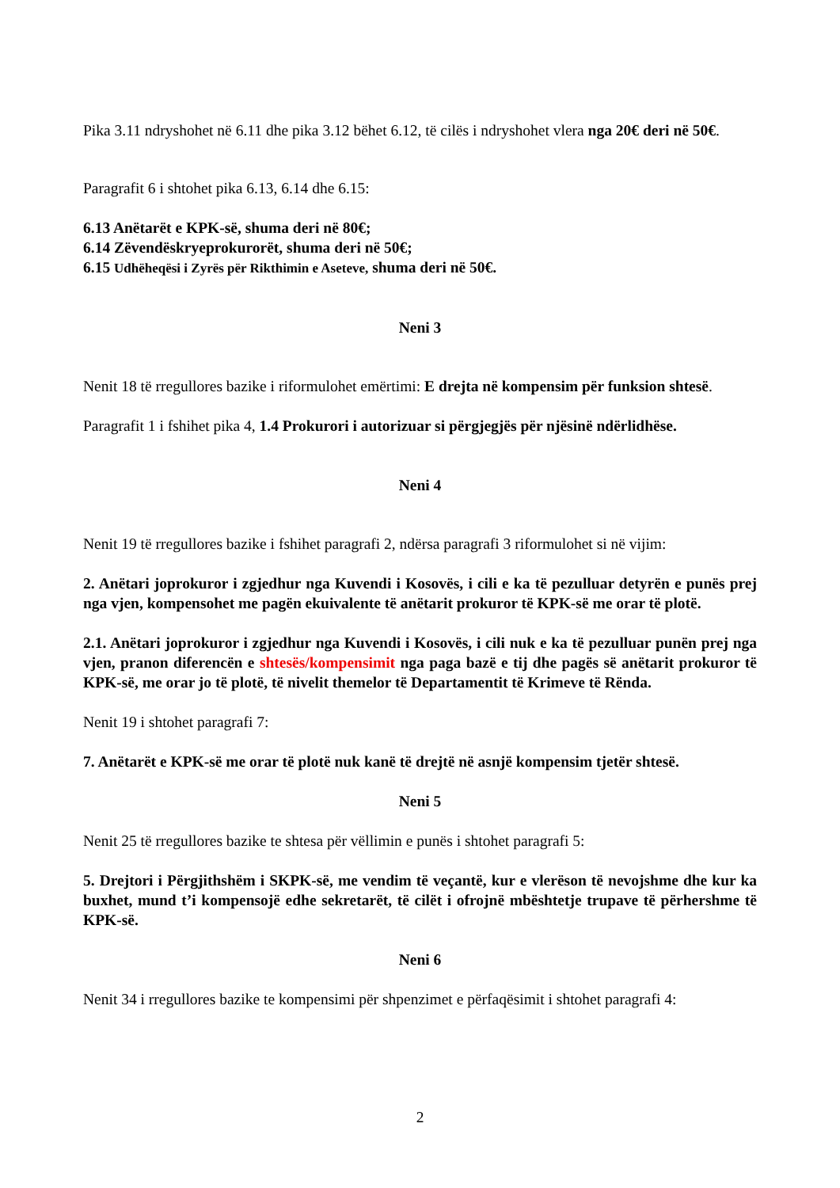Pika 3.11 ndryshohet në 6.11 dhe pika 3.12 bëhet 6.12, të cilës i ndryshohet vlera nga 20€ deri në 50€.
Paragrafit 6 i shtohet pika 6.13, 6.14 dhe 6.15:
6.13 Anëtarët e KPK-së, shuma deri në 80€;
6.14 Zëvendëskryeprokurorët, shuma deri në 50€;
6.15 Udhëheqësi i Zyrës për Rikthimin e Aseteve, shuma deri në 50€.
Neni 3
Nenit 18 të rregullores bazike i riformulohet emërtimi: E drejta në kompensim për funksion shtesë.
Paragrafit 1 i fshihet pika 4, 1.4 Prokurori i autorizuar si përgjegjës për njësinë ndërlidhëse.
Neni 4
Nenit 19 të rregullores bazike i fshihet paragrafi 2, ndërsa paragrafi 3 riformulohet si në vijim:
2. Anëtari joprokuror i zgjedhur nga Kuvendi i Kosovës, i cili e ka të pezulluar detyrën e punës prej nga vjen, kompensohet me pagën ekuivalente të anëtarit prokuror të KPK-së me orar të plotë.
2.1. Anëtari joprokuror i zgjedhur nga Kuvendi i Kosovës, i cili nuk e ka të pezulluar punën prej nga vjen, pranon diferencën e shtesës/kompensimit nga paga bazë e tij dhe pagës së anëtarit prokuror të KPK-së, me orar jo të plotë, të nivelit themelor të Departamentit të Krimeve të Rënda.
Nenit 19 i shtohet paragrafi 7:
7. Anëtarët e KPK-së me orar të plotë nuk kanë të drejtë në asnjë kompensim tjetër shtesë.
Neni 5
Nenit 25 të rregullores bazike te shtesa për vëllimin e punës i shtohet paragrafi 5:
5. Drejtori i Përgjithshëm i SKPK-së, me vendim të veçantë, kur e vlerëson të nevojshme dhe kur ka buxhet, mund t’i kompensojë edhe sekretarët, të cilët i ofrojnë mbështetje trupave të përhershme të KPK-së.
Neni 6
Nenit 34 i rregullores bazike te kompensimi për shpenzimet e përfaqësimit i shtohet paragrafi 4:
2